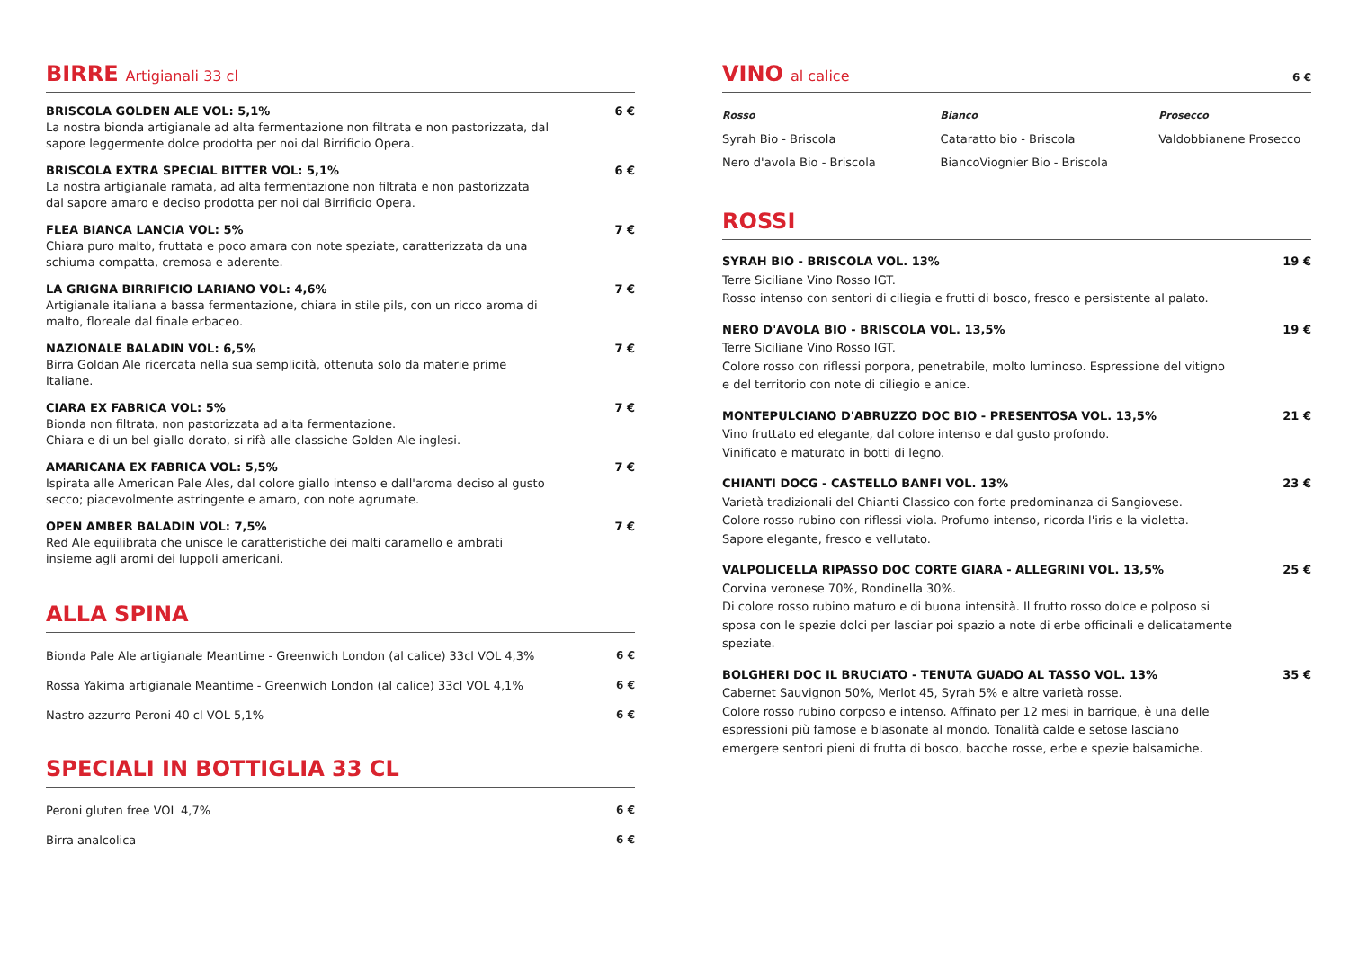BIRRE Artigianali 33 cl
BRISCOLA GOLDEN ALE VOL: 5,1% 6 €
La nostra bionda artigianale ad alta fermentazione non filtrata e non pastorizzata, dal sapore leggermente dolce prodotta per noi dal Birrificio Opera.
BRISCOLA EXTRA SPECIAL BITTER VOL: 5,1% 6 €
La nostra artigianale ramata, ad alta fermentazione non filtrata e non pastorizzata dal sapore amaro e deciso prodotta per noi dal Birrificio Opera.
FLEA BIANCA LANCIA VOL: 5% 7 €
Chiara puro malto, fruttata e poco amara con note speziate, caratterizzata da una schiuma compatta, cremosa e aderente.
LA GRIGNA BIRRIFICIO LARIANO VOL: 4,6% 7 €
Artigianale italiana a bassa fermentazione, chiara in stile pils, con un ricco aroma di malto, floreale dal finale erbaceo.
NAZIONALE BALADIN VOL: 6,5% 7 €
Birra Goldan Ale ricercata nella sua semplicità, ottenuta solo da materie prime Italiane.
CIARA EX FABRICA VOL: 5% 7 €
Bionda non filtrata, non pastorizzata ad alta fermentazione.
Chiara e di un bel giallo dorato, si rifà alle classiche Golden Ale inglesi.
AMARICANA EX FABRICA VOL: 5,5% 7 €
Ispirata alle American Pale Ales, dal colore giallo intenso e dall'aroma deciso al gusto secco; piacevolmente astringente e amaro, con note agrumate.
OPEN AMBER BALADIN VOL: 7,5% 7 €
Red Ale equilibrata che unisce le caratteristiche dei malti caramello e ambrati insieme agli aromi dei luppoli americani.
ALLA SPINA
Bionda Pale Ale artigianale Meantime - Greenwich London (al calice) 33cl VOL 4,3% 6 €
Rossa Yakima artigianale Meantime - Greenwich London (al calice) 33cl VOL 4,1% 6 €
Nastro azzurro Peroni 40 cl VOL 5,1% 6 €
SPECIALI IN BOTTIGLIA 33 CL
Peroni gluten free VOL 4,7% 6 €
Birra analcolica 6 €
VINO al calice 6 €
Rosso
Syrah Bio - Briscola
Nero d'avola Bio - Briscola
Bianco
Cataratto bio - Briscola
BiancoViognier Bio - Briscola
Prosecco
Valdobbianene Prosecco
ROSSI
SYRAH BIO - BRISCOLA VOL. 13% 19 €
Terre Siciliane Vino Rosso IGT.
Rosso intenso con sentori di ciliegia e frutti di bosco, fresco e persistente al palato.
NERO D'AVOLA BIO - BRISCOLA VOL. 13,5% 19 €
Terre Siciliane Vino Rosso IGT.
Colore rosso con riflessi porpora, penetrabile, molto luminoso. Espressione del vitigno e del territorio con note di ciliegio e anice.
MONTEPULCIANO D'ABRUZZO DOC BIO - PRESENTOSA VOL. 13,5% 21 €
Vino fruttato ed elegante, dal colore intenso e dal gusto profondo.
Vinificato e maturato in botti di legno.
CHIANTI DOCG - CASTELLO BANFI VOL. 13% 23 €
Varietà tradizionali del Chianti Classico con forte predominanza di Sangiovese.
Colore rosso rubino con riflessi viola. Profumo intenso, ricorda l'iris e la violetta.
Sapore elegante, fresco e vellutato.
VALPOLICELLA RIPASSO DOC CORTE GIARA - ALLEGRINI VOL. 13,5% 25 €
Corvina veronese 70%, Rondinella 30%.
Di colore rosso rubino maturo e di buona intensità. Il frutto rosso dolce e polposo si sposa con le spezie dolci per lasciar poi spazio a note di erbe officinali e delicatamente speziate.
BOLGHERI DOC IL BRUCIATO - TENUTA GUADO AL TASSO VOL. 13% 35 €
Cabernet Sauvignon 50%, Merlot 45, Syrah 5% e altre varietà rosse.
Colore rosso rubino corposo e intenso. Affinato per 12 mesi in barrique, è una delle espressioni più famose e blasonate al mondo. Tonalità calde e setose lasciano emergere sentori pieni di frutta di bosco, bacche rosse, erbe e spezie balsamiche.